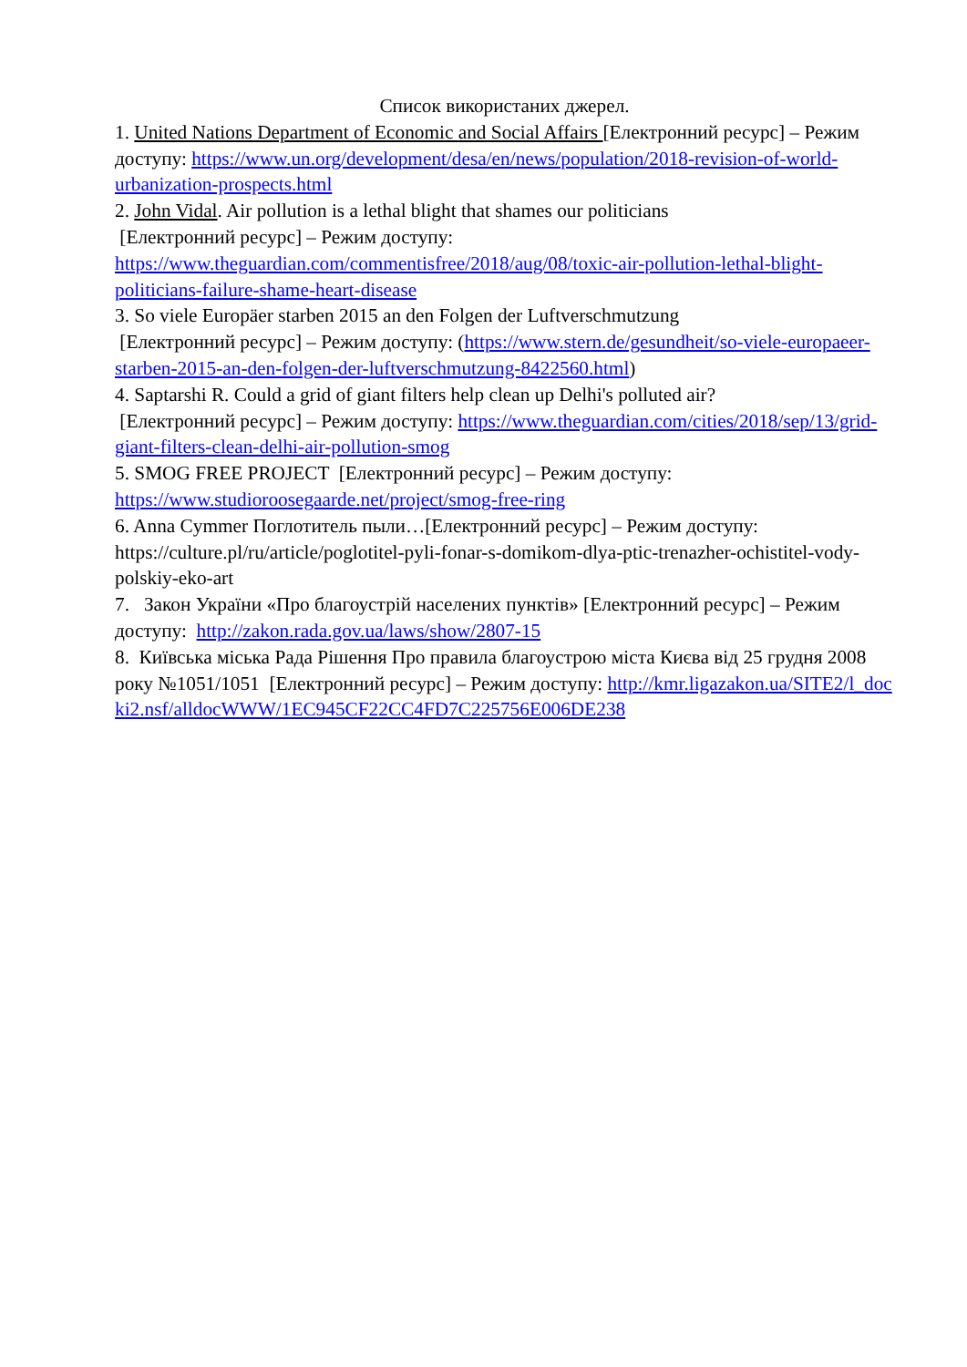Список використаних джерел.
1. United Nations Department of Economic and Social Affairs [Електронний ресурс] – Режим доступу: https://www.un.org/development/desa/en/news/population/2018-revision-of-world-urbanization-prospects.html
2. John Vidal. Air pollution is a lethal blight that shames our politicians
[Електронний ресурс] – Режим доступу: https://www.theguardian.com/commentisfree/2018/aug/08/toxic-air-pollution-lethal-blight-politicians-failure-shame-heart-disease
3. So viele Europäer starben 2015 an den Folgen der Luftverschmutzung
[Електронний ресурс] – Режим доступу: (https://www.stern.de/gesundheit/so-viele-europaeer-starben-2015-an-den-folgen-der-luftverschmutzung-8422560.html)
4. Saptarshi R. Could a grid of giant filters help clean up Delhi's polluted air?
[Електронний ресурс] – Режим доступу: https://www.theguardian.com/cities/2018/sep/13/grid-giant-filters-clean-delhi-air-pollution-smog
5. SMOG FREE PROJECT [Електронний ресурс] – Режим доступу: https://www.studioroosegaarde.net/project/smog-free-ring
6. Anna Cymmer Поглотитель пыли…[Електронний ресурс] – Режим доступу: https://culture.pl/ru/article/poglotitel-pyli-fonar-s-domikom-dlya-ptic-trenazher-ochistitel-vody-polskiy-eko-art
7. Закон України «Про благоустрій населених пунктів» [Електронний ресурс] – Режим доступу: http://zakon.rada.gov.ua/laws/show/2807-15
8. Київська міська Рада Рішення Про правила благоустрою міста Києва від 25 грудня 2008 року №1051/1051 [Електронний ресурс] – Режим доступу: http://kmr.ligazakon.ua/SITE2/l_docki2.nsf/alldocWWW/1EC945CF22CC4FD7C225756E006DE238